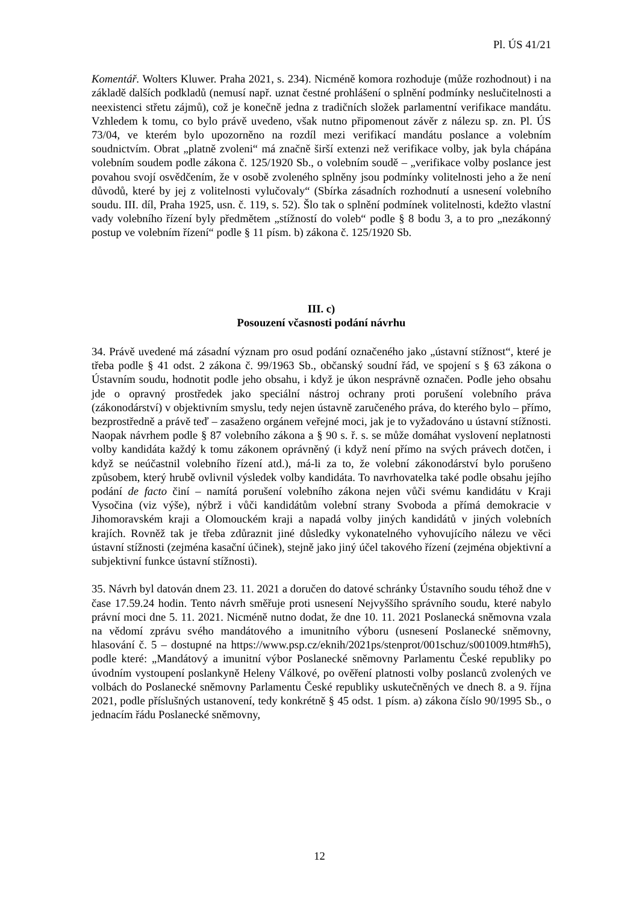Pl. ÚS 41/21
Komentář. Wolters Kluwer. Praha 2021, s. 234). Nicméně komora rozhoduje (může rozhodnout) i na základě dalších podkladů (nemusí např. uznat čestné prohlášení o splnění podmínky neslučitelnosti a neexistenci střetu zájmů), což je konečně jedna z tradičních složek parlamentní verifikace mandátu. Vzhledem k tomu, co bylo právě uvedeno, však nutno připomenout závěr z nálezu sp. zn. Pl. ÚS 73/04, ve kterém bylo upozorněno na rozdíl mezi verifikací mandátu poslance a volebním soudnictvím. Obrat „platně zvoleni“ má značně širší extenzi než verifikace volby, jak byla chápána volebním soudem podle zákona č. 125/1920 Sb., o volebním soudě – „verifikace volby poslance jest povahou svojí osvědčením, že v osobě zvoleného splněny jsou podmínky volitelnosti jeho a že není důvodů, které by jej z volitelnosti vylučovaly“ (Sbírka zásadních rozhodnutí a usnesení volebního soudu. III. díl, Praha 1925, usn. č. 119, s. 52). Šlo tak o splnění podmínek volitelnosti, kdežto vlastní vady volebního řízení byly předmětem „stížností do voleb“ podle § 8 bodu 3, a to pro „nezákonný postup ve volebním řízení“ podle § 11 písm. b) zákona č. 125/1920 Sb.
III. c)
Posouzení včasnosti podání návrhu
34. Právě uvedené má zásadní význam pro osud podání označeného jako „ústavní stížnost“, které je třeba podle § 41 odst. 2 zákona č. 99/1963 Sb., občanský soudní řád, ve spojení s § 63 zákona o Ústavním soudu, hodnotit podle jeho obsahu, i když je úkon nesprávně označen. Podle jeho obsahu jde o opravný prostředek jako speciální nástroj ochrany proti porušení volebního práva (zákonodárství) v objektivním smyslu, tedy nejen ústavně zaručeného práva, do kterého bylo – přímo, bezprostředně a právě teď – zasaženo orgánem veřejné moci, jak je to vyžadováno u ústavní stížnosti. Naopak návrhem podle § 87 volebního zákona a § 90 s. ř. s. se může domáhat vyslovení neplatnosti volby kandidáta každý k tomu zákonem oprávněný (i když není přímo na svých právech dotčen, i když se neúčastnil volebního řízení atd.), má-li za to, že volební zákonodárství bylo porušeno způsobem, který hrubě ovlivnil výsledek volby kandidáta. To navrhovatelka také podle obsahu jejího podání de facto činí – namítá porušení volebního zákona nejen vůči svému kandidátu v Kraji Vysočina (viz výše), nýbrž i vůči kandidátům volební strany Svoboda a přímá demokracie v Jihomoravském kraji a Olomouckém kraji a napadá volby jiných kandidátů v jiných volebních krajích. Rovněž tak je třeba zdůraznit jiné důsledky vykonatelného vyhovujícího nálezu ve věci ústavní stížnosti (zejména kasační účinek), stejně jako jiný účel takového řízení (zejména objektivní a subjektivní funkce ústavní stížnosti).
35. Návrh byl datován dnem 23. 11. 2021 a doručen do datové schránky Ústavního soudu téhož dne v čase 17.59.24 hodin. Tento návrh směřuje proti usnesení Nejvyššího správního soudu, které nabylo právní moci dne 5. 11. 2021. Nicméně nutno dodat, že dne 10. 11. 2021 Poslanecká sněmovna vzala na vědomí zprávu svého mandátového a imunitního výboru (usnesení Poslanecké sněmovny, hlasování č. 5 – dostupné na https://www.psp.cz/eknih/2021ps/stenprot/001schuz/s001009.htm#h5), podle které: „Mandátový a imunitní výbor Poslanecké sněmovny Parlamentu České republiky po úvodním vystoupení poslankyně Heleny Válkové, po ověření platnosti volby poslanců zvolených ve volbách do Poslanecké sněmovny Parlamentu České republiky uskutečněných ve dnech 8. a 9. října 2021, podle příslušných ustanovení, tedy konkrétně § 45 odst. 1 písm. a) zákona číslo 90/1995 Sb., o jednacím řádu Poslanecké sněmovny,
12